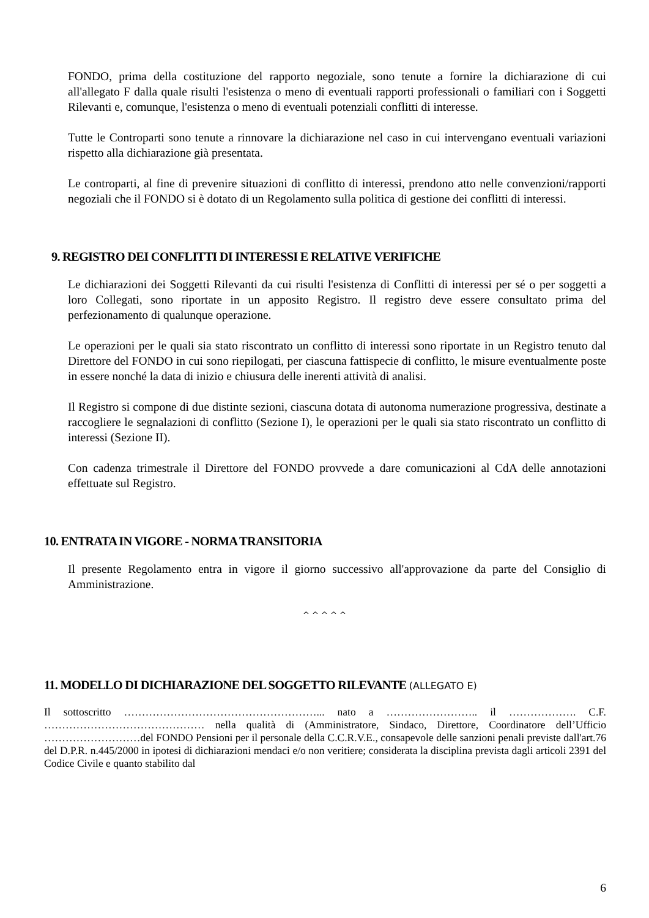FONDO, prima della costituzione del rapporto negoziale, sono tenute a fornire la dichiarazione di cui all'allegato F dalla quale risulti l'esistenza o meno di eventuali rapporti professionali o familiari con i Soggetti Rilevanti e, comunque, l'esistenza o meno di eventuali potenziali conflitti di interesse.
Tutte le Controparti sono tenute a rinnovare la dichiarazione nel caso in cui intervengano eventuali variazioni rispetto alla dichiarazione già presentata.
Le controparti, al fine di prevenire situazioni di conflitto di interessi, prendono atto nelle convenzioni/rapporti negoziali che il FONDO si è dotato di un Regolamento sulla politica di gestione dei conflitti di interessi.
9. REGISTRO DEI CONFLITTI DI INTERESSI E RELATIVE VERIFICHE
Le dichiarazioni dei Soggetti Rilevanti da cui risulti l'esistenza di Conflitti di interessi per sé o per soggetti a loro Collegati, sono riportate in un apposito Registro. Il registro deve essere consultato prima del perfezionamento di qualunque operazione.
Le operazioni per le quali sia stato riscontrato un conflitto di interessi sono riportate in un Registro tenuto dal Direttore del FONDO in cui sono riepilogati, per ciascuna fattispecie di conflitto, le misure eventualmente poste in essere nonché la data di inizio e chiusura delle inerenti attività di analisi.
Il Registro si compone di due distinte sezioni, ciascuna dotata di autonoma numerazione progressiva, destinate a raccogliere le segnalazioni di conflitto (Sezione I), le operazioni per le quali sia stato riscontrato un conflitto di interessi (Sezione II).
Con cadenza trimestrale il Direttore del FONDO provvede a dare comunicazioni al CdA delle annotazioni effettuate sul Registro.
10. ENTRATA IN VIGORE - NORMA TRANSITORIA
Il presente Regolamento entra in vigore il giorno successivo all'approvazione da parte del Consiglio di Amministrazione.
^ ^ ^ ^ ^
11. MODELLO DI DICHIARAZIONE DEL SOGGETTO RILEVANTE (ALLEGATO E)
Il sottoscritto ………………………………………………... nato a …………………….. il ………………. C.F. ……………………………………… nella qualità di (Amministratore, Sindaco, Direttore, Coordinatore dell’Ufficio ………………………del FONDO Pensioni per il personale della C.C.R.V.E., consapevole delle sanzioni penali previste dall'art.76 del D.P.R. n.445/2000 in ipotesi di dichiarazioni mendaci e/o non veritiere; considerata la disciplina prevista dagli articoli 2391 del Codice Civile e quanto stabilito dal
6